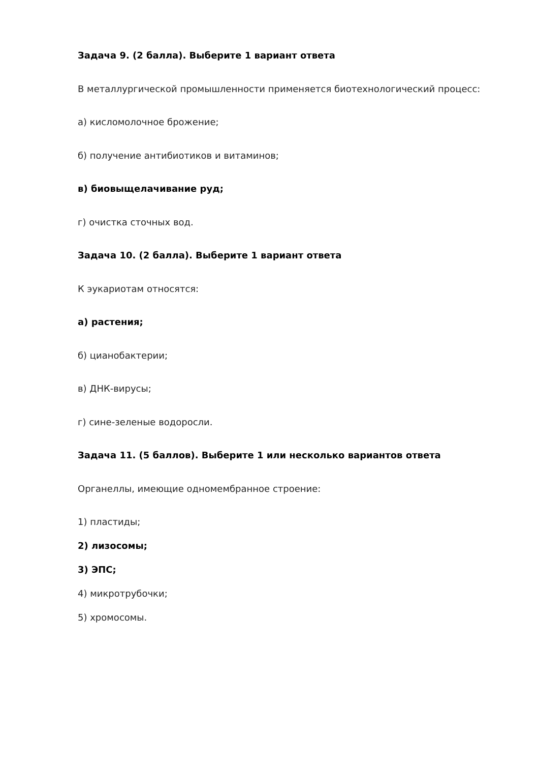Задача 9. (2 балла). Выберите 1 вариант ответа
В металлургической промышленности применяется биотехнологический процесс:
а) кисломолочное брожение;
б) получение антибиотиков и витаминов;
в) биовыщелачивание руд;
г) очистка сточных вод.
Задача 10. (2 балла). Выберите 1 вариант ответа
К эукариотам относятся:
а) растения;
б) цианобактерии;
в) ДНК-вирусы;
г) сине-зеленые водоросли.
Задача 11. (5 баллов). Выберите 1 или несколько вариантов ответа
Органеллы, имеющие одномембранное строение:
1) пластиды;
2) лизосомы;
3) ЭПС;
4) микротрубочки;
5) хромосомы.